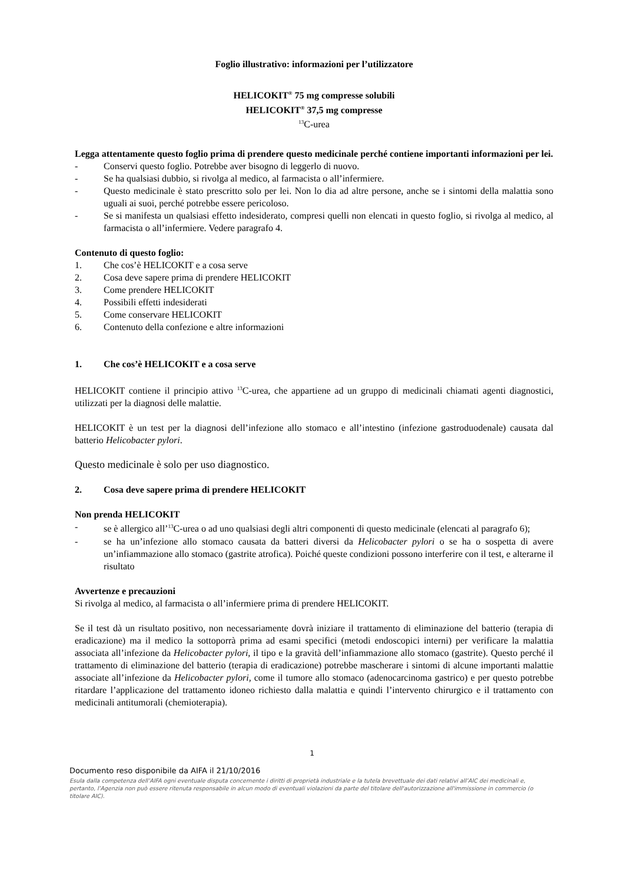Foglio illustrativo: informazioni per l’utilizzatore
HELICOKIT<sup>®</sup> 75 mg compresse solubili
HELICOKIT<sup>®</sup> 37,5 mg compresse
<sup>13</sup>C-urea
Legga attentamente questo foglio prima di prendere questo medicinale perché contiene importanti informazioni per lei.
- Conservi questo foglio. Potrebbe aver bisogno di leggerlo di nuovo.
- Se ha qualsiasi dubbio, si rivolga al medico, al farmacista o all’infermiere.
- Questo medicinale è stato prescritto solo per lei. Non lo dia ad altre persone, anche se i sintomi della malattia sono uguali ai suoi, perché potrebbe essere pericoloso.
- Se si manifesta un qualsiasi effetto indesiderato, compresi quelli non elencati in questo foglio, si rivolga al medico, al farmacista o all’infermiere. Vedere paragrafo 4.
Contenuto di questo foglio:
1. Che cos’è HELICOKIT e a cosa serve
2. Cosa deve sapere prima di prendere HELICOKIT
3. Come prendere HELICOKIT
4. Possibili effetti indesiderati
5. Come conservare HELICOKIT
6. Contenuto della confezione e altre informazioni
1. Che cos’è HELICOKIT e a cosa serve
HELICOKIT contiene il principio attivo <sup>13</sup>C-urea, che appartiene ad un gruppo di medicinali chiamati agenti diagnostici, utilizzati per la diagnosi delle malattie.
HELICOKIT è un test per la diagnosi dell’infezione allo stomaco e all’intestino (infezione gastroduodenale) causata dal batterio Helicobacter pylori.
Questo medicinale è solo per uso diagnostico.
2. Cosa deve sapere prima di prendere HELICOKIT
Non prenda HELICOKIT
- se è allergico all’<sup>13</sup>C-urea o ad uno qualsiasi degli altri componenti di questo medicinale (elencati al paragrafo 6);
- se ha un’infezione allo stomaco causata da batteri diversi da Helicobacter pylori o se ha o sospetta di avere un’infiammazione allo stomaco (gastrite atrofica). Poiché queste condizioni possono interferire con il test, e alterarne il risultato
Avvertenze e precauzioni
Si rivolga al medico, al farmacista o all’infermiere prima di prendere HELICOKIT.
Se il test dà un risultato positivo, non necessariamente dovrà iniziare il trattamento di eliminazione del batterio (terapia di eradicazione) ma il medico la sottoporrà prima ad esami specifici (metodi endoscopici interni) per verificare la malattia associata all’infezione da Helicobacter pylori, il tipo e la gravità dell’infiammazione allo stomaco (gastrite). Questo perché il trattamento di eliminazione del batterio (terapia di eradicazione) potrebbe mascherare i sintomi di alcune importanti malattie associate all’infezione da Helicobacter pylori, come il tumore allo stomaco (adenocarcinoma gastrico) e per questo potrebbe ritardare l’applicazione del trattamento idoneo richiesto dalla malattia e quindi l’intervento chirurgico e il trattamento con medicinali antitumorali (chemioterapia).
1
Documento reso disponibile da AIFA il 21/10/2016
Esula dalla competenza dell’AIFA ogni eventuale disputa concernente i diritti di proprietà industriale e la tutela brevettuale dei dati relativi all’AIC dei medicinali e, pertanto, l’Agenzia non può essere ritenuta responsabile in alcun modo di eventuali violazioni da parte del titolare dell'autorizzazione all'immissione in commercio (o titolare AIC).